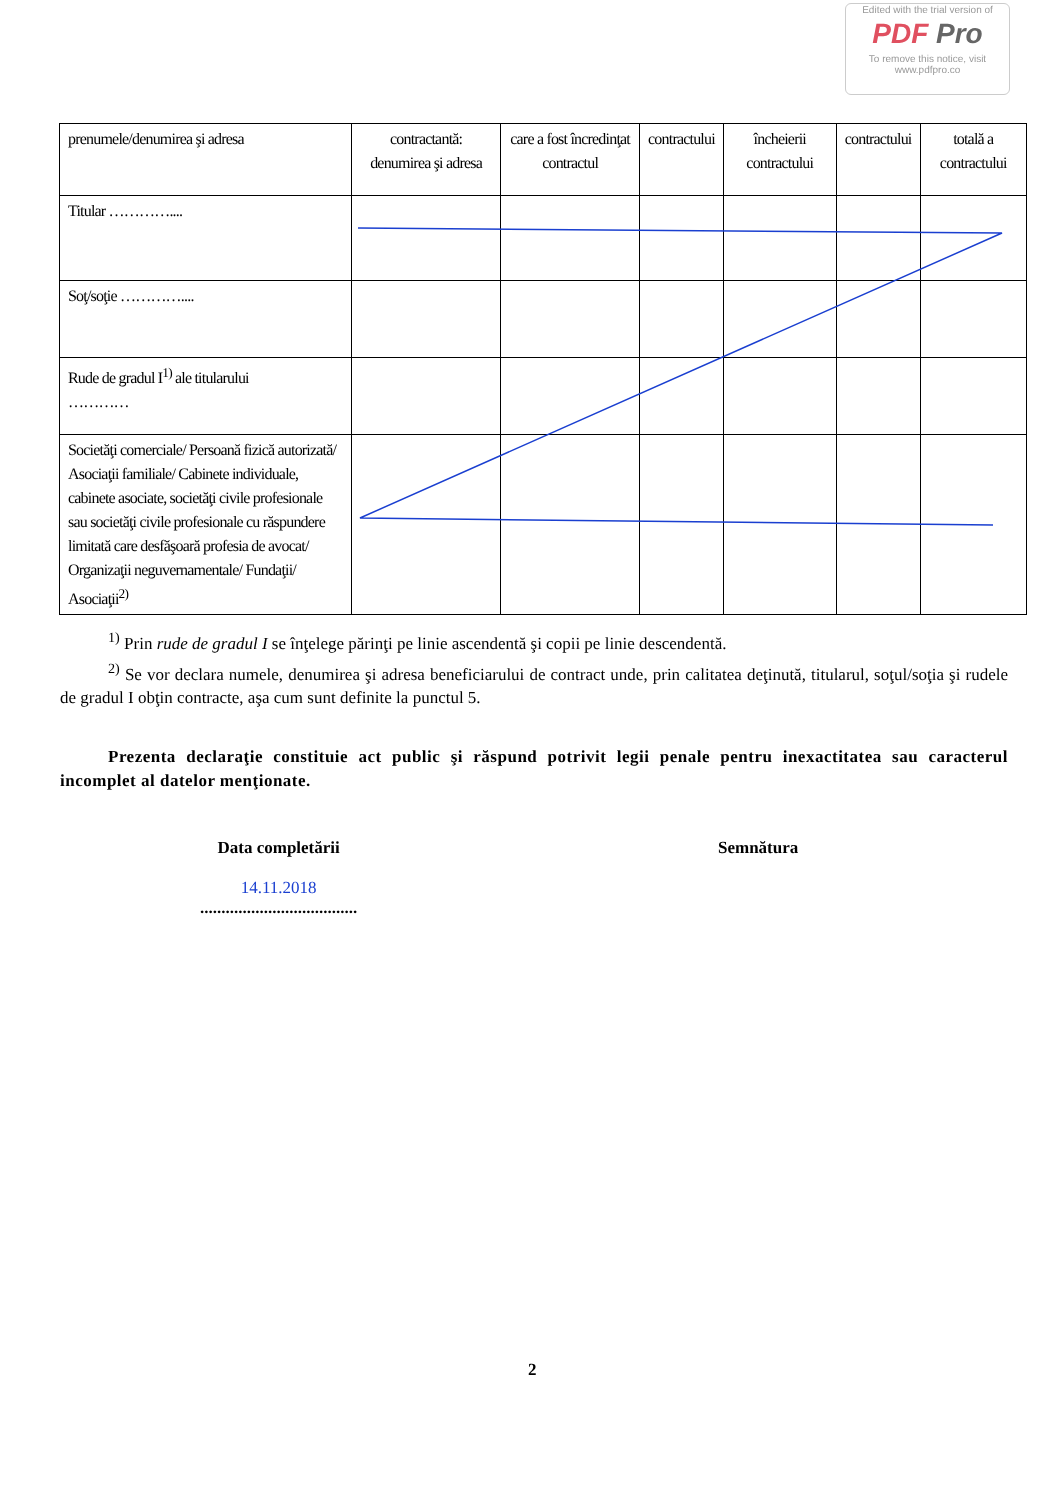Edited with the trial version of
PDF Pro
To remove this notice, visit
www.pdfpro.co
| prenumele/denumirea şi adresa | contractantă: denumirea şi adresa | care a fost încredinţat contractul | contractului | încheierii contractului | contractului | totală a contractului |
| Titular ………….... | | | | | | |
| Soţ/soţie ………….... | | | | | | |
| Rude de gradul I<sup>1)</sup> ale titularului ………… | | | | | | |
| Societăţi comerciale/ Persoană fizică autorizată/ Asociaţii familiale/ Cabinete individuale, cabinete asociate, societăţi civile profesionale sau societăţi civile profesionale cu răspundere limitată care desfăşoară profesia de avocat/ Organizaţii neguvernamentale/ Fundaţii/ Asociaţii<sup>2)</sup> | | | | | | |
<sup>1)</sup> Prin rude de gradul I se înţelege părinţi pe linie ascendentă şi copii pe linie descendentă.
<sup>2)</sup> Se vor declara numele, denumirea şi adresa beneficiarului de contract unde, prin calitatea deţinută, titularul, soţul/soţia şi rudele de gradul I obţin contracte, aşa cum sunt definite la punctul 5.
Prezenta declaraţie constituie act public şi răspund potrivit legii penale pentru inexactitatea sau caracterul incomplet al datelor menţionate.
Data completării
14.11.2018
.....................................
Semnătura
2